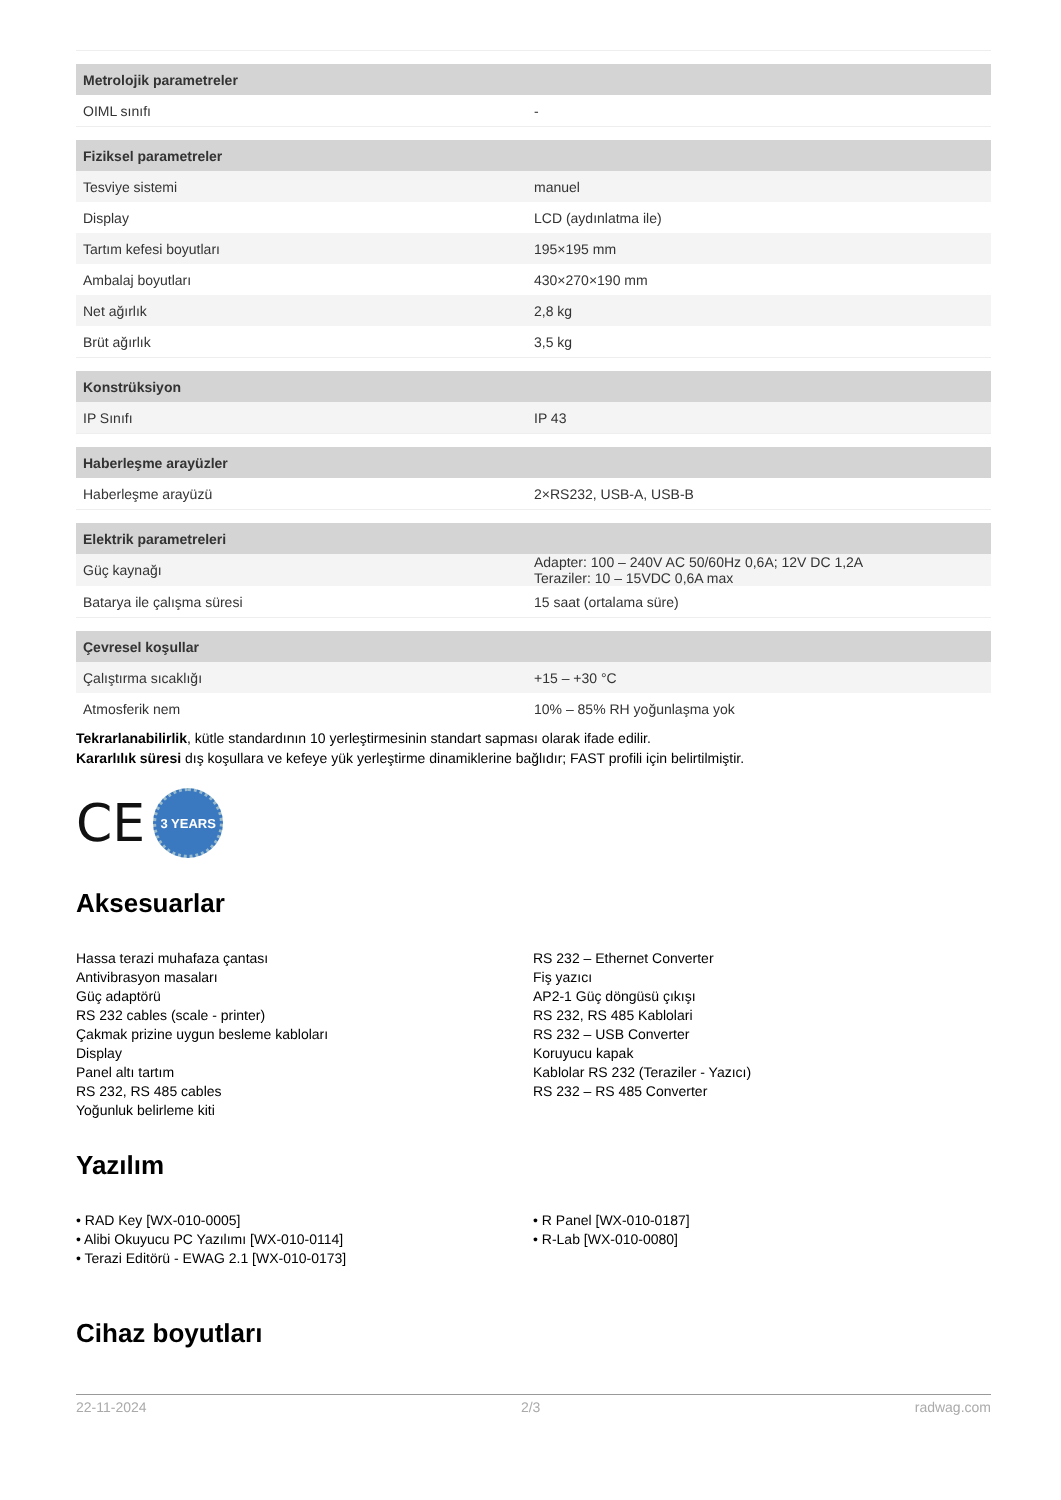| Metrolojik parametreler | |
| --- | --- |
| OIML sınıfı | - |
| Fiziksel parametreler | |
| Tesviye sistemi | manuel |
| Display | LCD (aydınlatma ile) |
| Tartım kefesi boyutları | 195×195 mm |
| Ambalaj boyutları | 430×270×190 mm |
| Net ağırlık | 2,8 kg |
| Brüt ağırlık | 3,5 kg |
| Konstrüksiyon | |
| IP Sınıfı | IP 43 |
| Haberleşme arayüzler | |
| Haberleşme arayüzü | 2×RS232, USB-A, USB-B |
| Elektrik parametreleri | |
| Güç kaynağı | Adapter: 100 – 240V AC 50/60Hz 0,6A; 12V DC 1,2A Teraziler: 10 – 15VDC 0,6A max |
| Batarya ile çalışma süresi | 15 saat (ortalama süre) |
| Çevresel koşullar | |
| Çalıştırma sıcaklığı | +15 – +30 °C |
| Atmosferik nem | 10% – 85% RH yoğunlaşma yok |
Tekrarlanabilirlik, kütle standardının 10 yerleştirmesinin standart sapması olarak ifade edilir.
Kararlılık süresi dış koşullara ve kefeye yük yerleştirme dinamiklerine bağlıdır; FAST profili için belirtilmiştir.
CE 3 YEARS
Aksesuarlar
Hassa terazi muhafaza çantası
Antivibrasyon masaları
Güç adaptörü
RS 232 cables (scale - printer)
Çakmak prizine uygun besleme kabloları
Display
Panel altı tartım
RS 232, RS 485 cables
Yoğunluk belirleme kiti
RS 232 – Ethernet Converter
Fiş yazıcı
AP2-1 Güç döngüsü çıkışı
RS 232, RS 485 Kablolari
RS 232 – USB Converter
Koruyucu kapak
Kablolar RS 232 (Teraziler - Yazıcı)
RS 232 – RS 485 Converter
Yazılım
• RAD Key [WX-010-0005]
• Alibi Okuyucu PC Yazılımı [WX-010-0114]
• Terazi Editörü - EWAG 2.1 [WX-010-0173]
• R Panel [WX-010-0187]
• R-Lab [WX-010-0080]
Cihaz boyutları
22-11-2024 2/3 radwag.com